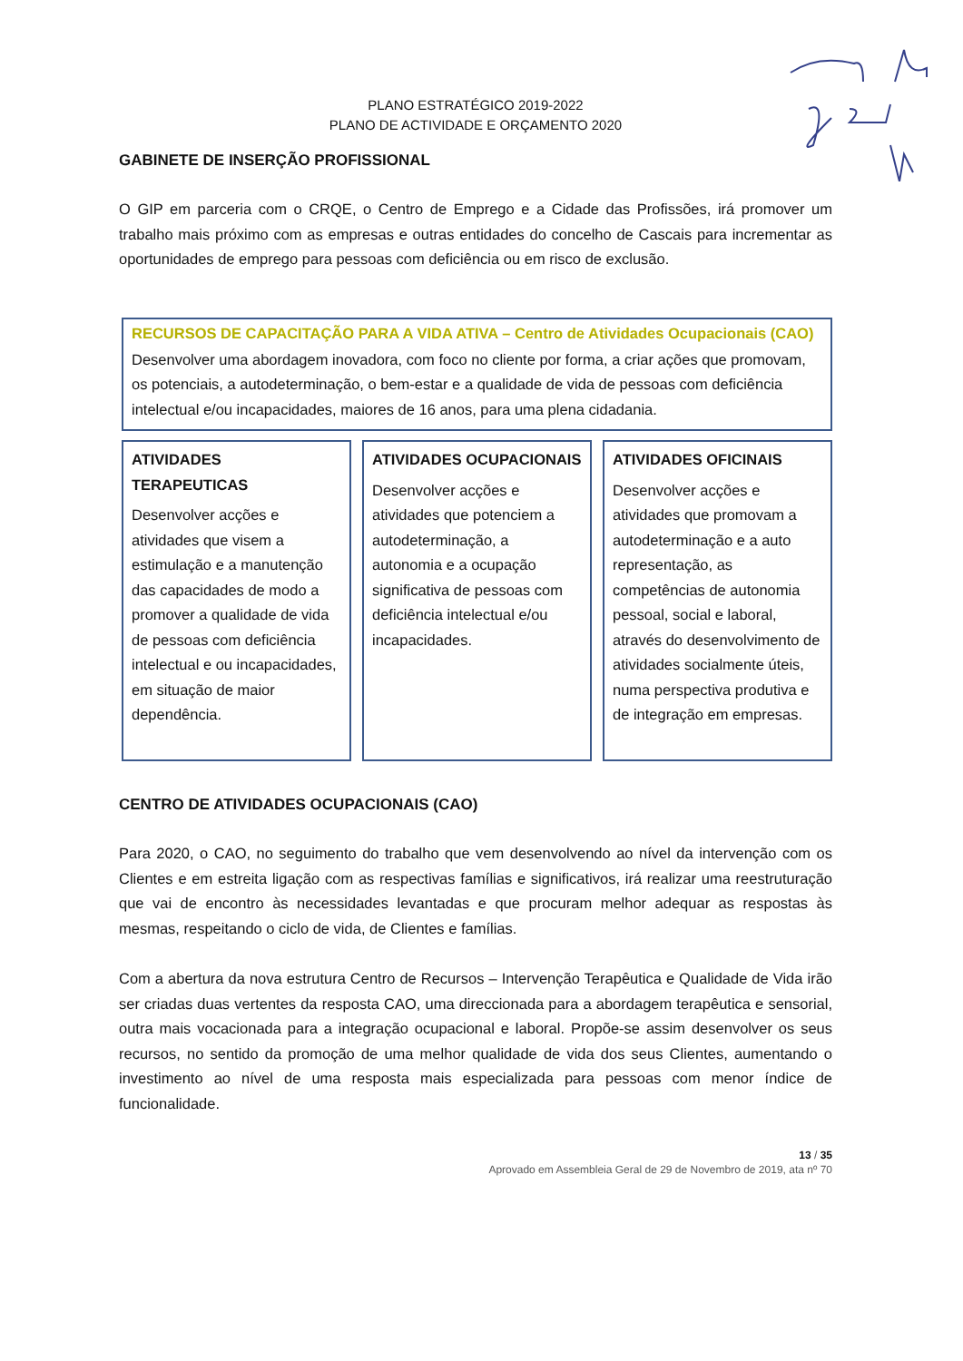PLANO ESTRATÉGICO 2019-2022
PLANO DE ACTIVIDADE E ORÇAMENTO 2020
GABINETE DE INSERÇÃO PROFISSIONAL
O GIP em parceria com o CRQE, o Centro de Emprego e a Cidade das Profissões, irá promover um trabalho mais próximo com as empresas e outras entidades do concelho de Cascais para incrementar as oportunidades de emprego para pessoas com deficiência ou em risco de exclusão.
RECURSOS DE CAPACITAÇÃO PARA A VIDA ATIVA – Centro de Atividades Ocupacionais (CAO)
Desenvolver uma abordagem inovadora, com foco no cliente por forma, a criar ações que promovam, os potenciais, a autodeterminação, o bem-estar e a qualidade de vida de pessoas com deficiência intelectual e/ou incapacidades, maiores de 16 anos, para uma plena cidadania.
ATIVIDADES TERAPEUTICAS
Desenvolver acções e atividades que visem a estimulação e a manutenção das capacidades de modo a promover a qualidade de vida de pessoas com deficiência intelectual e ou incapacidades, em situação de maior dependência.
ATIVIDADES OCUPACIONAIS
Desenvolver acções e atividades que potenciem a autodeterminação, a autonomia e a ocupação significativa de pessoas com deficiência intelectual e/ou incapacidades.
ATIVIDADES OFICINAIS
Desenvolver acções e atividades que promovam a autodeterminação e a auto representação, as competências de autonomia pessoal, social e laboral, através do desenvolvimento de atividades socialmente úteis, numa perspectiva produtiva e de integração em empresas.
CENTRO DE ATIVIDADES OCUPACIONAIS (CAO)
Para 2020, o CAO, no seguimento do trabalho que vem desenvolvendo ao nível da intervenção com os Clientes e em estreita ligação com as respectivas famílias e significativos, irá realizar uma reestruturação que vai de encontro às necessidades levantadas e que procuram melhor adequar as respostas às mesmas, respeitando o ciclo de vida, de Clientes e famílias.
Com a abertura da nova estrutura Centro de Recursos – Intervenção Terapêutica e Qualidade de Vida irão ser criadas duas vertentes da resposta CAO, uma direccionada para a abordagem terapêutica e sensorial, outra mais vocacionada para a integração ocupacional e laboral. Propõe-se assim desenvolver os seus recursos, no sentido da promoção de uma melhor qualidade de vida dos seus Clientes, aumentando o investimento ao nível de uma resposta mais especializada para pessoas com menor índice de funcionalidade.
13 / 35
Aprovado em Assembleia Geral de 29 de Novembro de 2019, ata nº 70